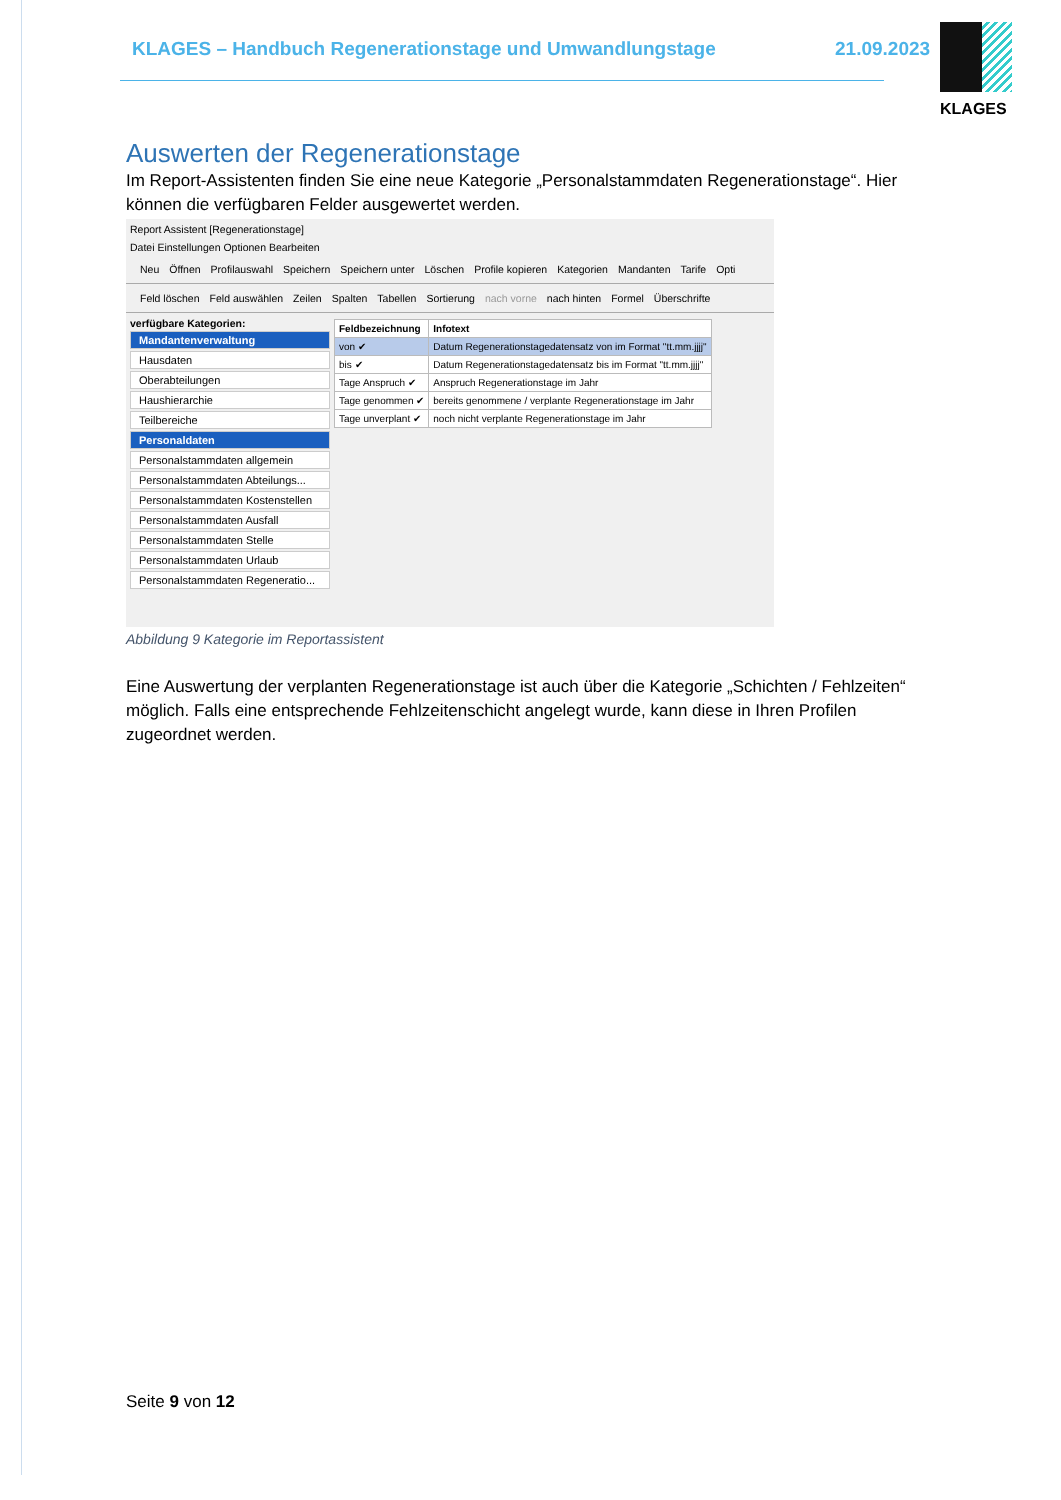KLAGES – Handbuch Regenerationstage und Umwandlungstage
21.09.2023
KLAGES
Auswerten der Regenerationstage
Im Report-Assistenten finden Sie eine neue Kategorie „Personalstammdaten Regenerationstage“. Hier können die verfügbaren Felder ausgewertet werden.
Report Assistent [Regenerationstage]
Datei Einstellungen Optionen Bearbeiten
Neu Öffnen Profilauswahl Speichern Speichern unter Löschen Profile kopieren Kategorien Mandanten Tarife Opti
Feld löschen Feld auswählen Zeilen Spalten Tabellen Sortierung nach vorne nach hinten Formel Überschrifte
verfügbare Kategorien:
Mandantenverwaltung
Hausdaten
Oberabteilungen
Haushierarchie
Teilbereiche
Personaldaten
Personalstammdaten allgemein
Personalstammdaten Abteilungs...
Personalstammdaten Kostenstellen
Personalstammdaten Ausfall
Personalstammdaten Stelle
Personalstammdaten Urlaub
Personalstammdaten Regeneratio...
| Feldbezeichnung | Infotext |
| --- | --- |
| von ✔ | Datum Regenerationstagedatensatz von im Format "tt.mm.jjjj" |
| bis ✔ | Datum Regenerationstagedatensatz bis im Format "tt.mm.jjjj" |
| Tage Anspruch ✔ | Anspruch Regenerationstage im Jahr |
| Tage genommen ✔ | bereits genommene / verplante Regenerationstage im Jahr |
| Tage unverplant ✔ | noch nicht verplante Regenerationstage im Jahr |
Abbildung 9 Kategorie im Reportassistent
Eine Auswertung der verplanten Regenerationstage ist auch über die Kategorie „Schichten / Fehlzeiten“ möglich. Falls eine entsprechende Fehlzeitenschicht angelegt wurde, kann diese in Ihren Profilen zugeordnet werden.
Seite 9 von 12